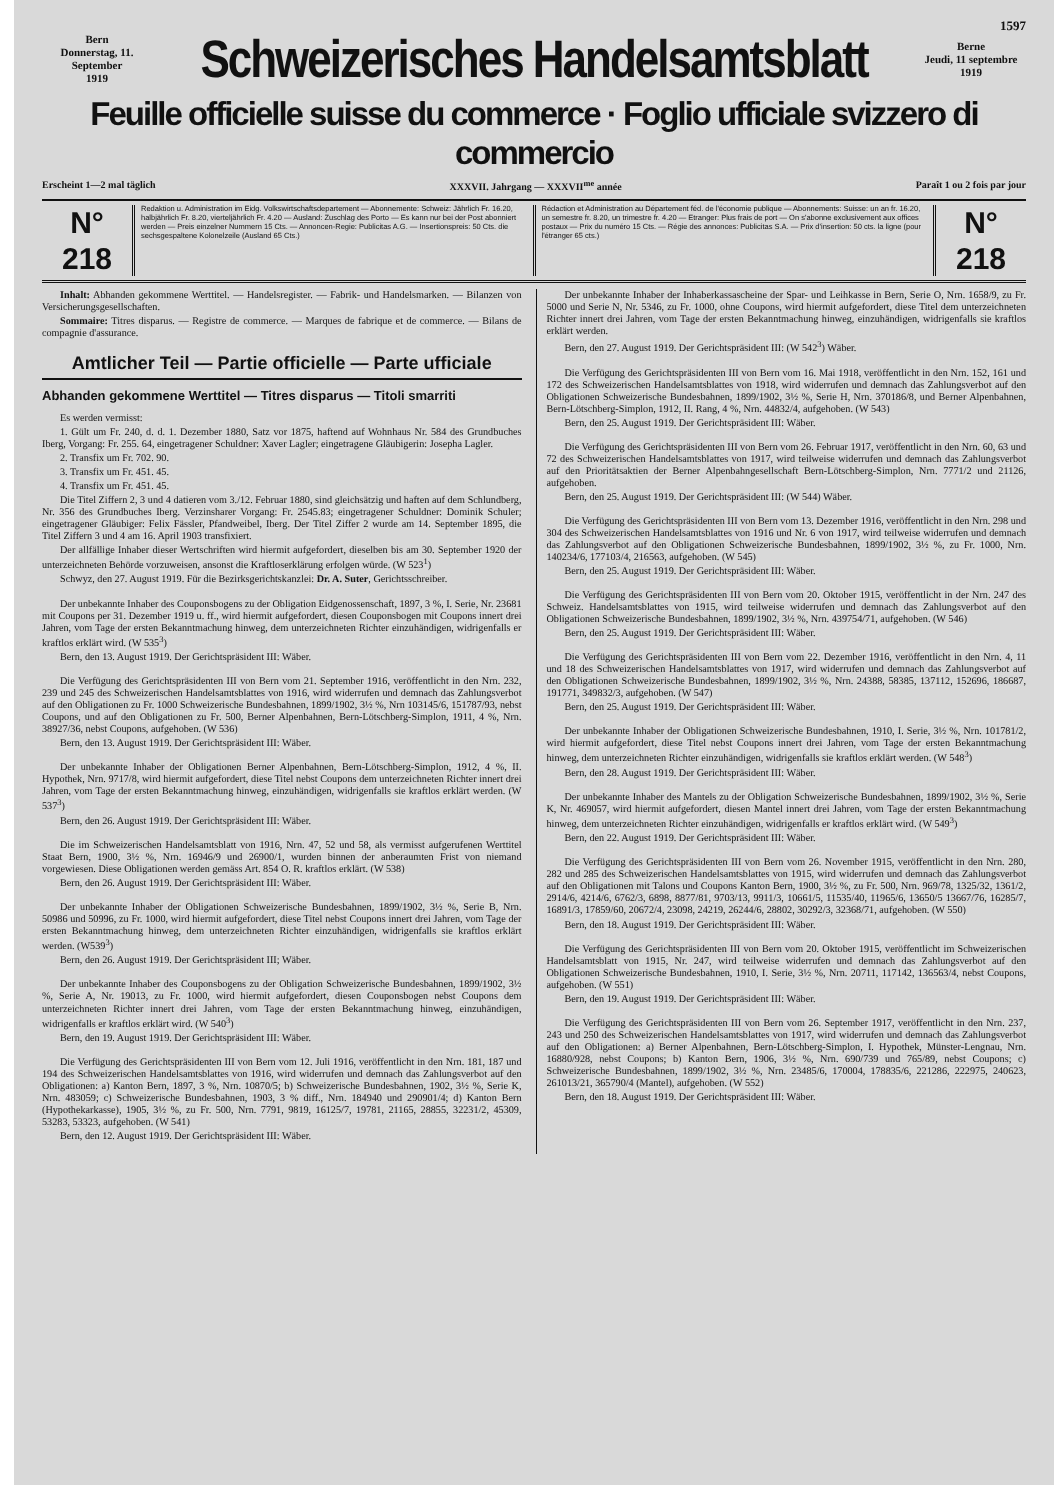1597
Bern
Donnerstag, 11. September
1919
Schweizerisches Handelsamtsblatt
Berne
Jeudi, 11 septembre
1919
Feuille officielle suisse du commerce · Foglio ufficiale svizzero di commercio
Erscheint 1—2 mal täglich XXXVII. Jahrgang — XXXVII<sup>me</sup> année Paraît 1 ou 2 fois par jour
N° 218
Redaktion u. Administration im Eidg. Volkswirtschaftsdepartement — Abonnemente: Schweiz: Jährlich Fr. 16.20, halbjährlich Fr. 8.20, vierteljährlich Fr. 4.20 — Ausland: Zuschlag des Porto — Es kann nur bei der Post abonniert werden — Preis einzelner Nummern 15 Cts. — Annoncen-Regie: Publicitas A.G. — Insertionspreis: 50 Cts. die sechsgespaltene Kolonelzeile (Ausland 65 Cts.)
Rédaction et Administration au Département féd. de l'économie publique — Abonnements: Suisse: un an fr. 16.20, un semestre fr. 8.20, un trimestre fr. 4.20 — Etranger: Plus frais de port — On s'abonne exclusivement aux offices postaux — Prix du numéro 15 Cts. — Régie des annonces: Publicitas S.A. — Prix d'insertion: 50 cts. la ligne (pour l'étranger 65 cts.)
N° 218
Inhalt: Abhanden gekommene Werttitel. — Handelsregister. — Fabrik- und Handelsmarken. — Bilanzen von Versicherungsgesellschaften.
Sommaire: Titres disparus. — Registre de commerce. — Marques de fabrique et de commerce. — Bilans de compagnie d'assurance.
Amtlicher Teil — Partie officielle — Parte ufficiale
Abhanden gekommene Werttitel — Titres disparus — Titoli smarriti
Es werden vermisst:
1. Gült um Fr. 240, d. d. 1. Dezember 1880, Satz vor 1875, haftend auf Wohnhaus Nr. 584 des Grundbuches Iberg, Vorgang: Fr. 255. 64, eingetragener Schuldner: Xaver Lagler; eingetragene Gläubigerin: Josepha Lagler.
2. Transfix um Fr. 702. 90.
3. Transfix um Fr. 451. 45.
4. Transfix um Fr. 451. 45.
Die Titel Ziffern 2, 3 und 4 datieren vom 3./12. Februar 1880, sind gleichsätzig und haften auf dem Schlundberg, Nr. 356 des Grundbuches Iberg. Verzinsharer Vorgang: Fr. 2545.83; eingetragener Schuldner: Dominik Schuler; eingetragener Gläubiger: Felix Fässler, Pfandweibel, Iberg. Der Titel Ziffer 2 wurde am 14. September 1895, die Titel Ziffern 3 und 4 am 16. April 1903 transfixiert.
Der allfällige Inhaber dieser Wertschriften wird hiermit aufgefordert, dieselben bis am 30. September 1920 der unterzeichneten Behörde vorzuweisen, ansonst die Kraftloserklärung erfolgen würde. (W 523<sup>1</sup>)
Schwyz, den 27. August 1919. Für die Bezirksgerichtskanzlei: Dr. A. Suter, Gerichtsschreiber.
Der unbekannte Inhaber des Couponsbogens zu der Obligation Eidgenossenschaft, 1897, 3 %, I. Serie, Nr. 23681 mit Coupons per 31. Dezember 1919 u. ff., wird hiermit aufgefordert, diesen Couponsbogen mit Coupons innert drei Jahren, vom Tage der ersten Bekanntmachung hinweg, dem unterzeichneten Richter einzuhändigen, widrigenfalls er kraftlos erklärt wird. (W 535<sup>3</sup>)
Bern, den 13. August 1919. Der Gerichtspräsident III: Wäber.
Die Verfügung des Gerichtspräsidenten III von Bern vom 21. September 1916, veröffentlicht in den Nrn. 232, 239 und 245 des Schweizerischen Handelsamtsblattes von 1916, wird widerrufen und demnach das Zahlungsverbot auf den Obligationen zu Fr. 1000 Schweizerische Bundesbahnen, 1899/1902, 3½ %, Nrn 103145/6, 151787/93, nebst Coupons, und auf den Obligationen zu Fr. 500, Berner Alpenbahnen, Bern-Lötschberg-Simplon, 1911, 4 %, Nrn. 38927/36, nebst Coupons, aufgehoben. (W 536)
Bern, den 13. August 1919. Der Gerichtspräsident III: Wäber.
Der unbekannte Inhaber der Obligationen Berner Alpenbahnen, Bern-Lötschberg-Simplon, 1912, 4 %, II. Hypothek, Nrn. 9717/8, wird hiermit aufgefordert, diese Titel nebst Coupons dem unterzeichneten Richter innert drei Jahren, vom Tage der ersten Bekanntmachung hinweg, einzuhändigen, widrigenfalls sie kraftlos erklärt werden. (W 537<sup>3</sup>)
Bern, den 26. August 1919. Der Gerichtspräsident III: Wäber.
Die im Schweizerischen Handelsamtsblatt von 1916, Nrn. 47, 52 und 58, als vermisst aufgerufenen Werttitel Staat Bern, 1900, 3½ %, Nrn. 16946/9 und 26900/1, wurden binnen der anberaumten Frist von niemand vorgewiesen. Diese Obligationen werden gemäss Art. 854 O. R. kraftlos erklärt. (W 538)
Bern, den 26. August 1919. Der Gerichtspräsident III: Wäber.
Der unbekannte Inhaber der Obligationen Schweizerische Bundesbahnen, 1899/1902, 3½ %, Serie B, Nrn. 50986 und 50996, zu Fr. 1000, wird hiermit aufgefordert, diese Titel nebst Coupons innert drei Jahren, vom Tage der ersten Bekanntmachung hinweg, dem unterzeichneten Richter einzuhändigen, widrigenfalls sie kraftlos erklärt werden. (W539<sup>3</sup>)
Bern, den 26. August 1919. Der Gerichtspräsident III; Wäber.
Der unbekannte Inhaber des Couponsbogens zu der Obligation Schweizerische Bundesbahnen, 1899/1902, 3½ %, Serie A, Nr. 19013, zu Fr. 1000, wird hiermit aufgefordert, diesen Couponsbogen nebst Coupons dem unterzeichneten Richter innert drei Jahren, vom Tage der ersten Bekanntmachung hinweg, einzuhändigen, widrigenfalls er kraftlos erklärt wird. (W 540<sup>3</sup>)
Bern, den 19. August 1919. Der Gerichtspräsident III: Wäber.
Die Verfügung des Gerichtspräsidenten III von Bern vom 12. Juli 1916, veröffentlicht in den Nrn. 181, 187 und 194 des Schweizerischen Handelsamtsblattes von 1916, wird widerrufen und demnach das Zahlungsverbot auf den Obligationen: a) Kanton Bern, 1897, 3 %, Nrn. 10870/5; b) Schweizerische Bundesbahnen, 1902, 3½ %, Serie K, Nrn. 483059; c) Schweizerische Bundesbahnen, 1903, 3 % diff., Nrn. 184940 und 290901/4; d) Kanton Bern (Hypothekarkasse), 1905, 3½ %, zu Fr. 500, Nrn. 7791, 9819, 16125/7, 19781, 21165, 28855, 32231/2, 45309, 53283, 53323, aufgehoben. (W 541)
Bern, den 12. August 1919. Der Gerichtspräsident III: Wäber.
Der unbekannte Inhaber der Inhaberkassascheine der Spar- und Leihkasse in Bern, Serie O, Nrn. 1658/9, zu Fr. 5000 und Serie N, Nr. 5346, zu Fr. 1000, ohne Coupons, wird hiermit aufgefordert, diese Titel dem unterzeichneten Richter innert drei Jahren, vom Tage der ersten Bekanntmachung hinweg, einzuhändigen, widrigenfalls sie kraftlos erklärt werden.
Bern, den 27. August 1919. Der Gerichtspräsident III: (W 542<sup>3</sup>) Wäber.
Die Verfügung des Gerichtspräsidenten III von Bern vom 16. Mai 1918, veröffentlicht in den Nrn. 152, 161 und 172 des Schweizerischen Handelsamtsblattes von 1918, wird widerrufen und demnach das Zahlungsverbot auf den Obligationen Schweizerische Bundesbahnen, 1899/1902, 3½ %, Serie H, Nrn. 370186/8, und Berner Alpenbahnen, Bern-Lötschberg-Simplon, 1912, II. Rang, 4 %, Nrn. 44832/4, aufgehoben. (W 543)
Bern, den 25. August 1919. Der Gerichtspräsident III: Wäber.
Die Verfügung des Gerichtspräsidenten III von Bern vom 26. Februar 1917, veröffentlicht in den Nrn. 60, 63 und 72 des Schweizerischen Handelsamtsblattes von 1917, wird teilweise widerrufen und demnach das Zahlungsverbot auf den Prioritätsaktien der Berner Alpenbahngesellschaft Bern-Lötschberg-Simplon, Nrn. 7771/2 und 21126, aufgehoben.
Bern, den 25. August 1919. Der Gerichtspräsident III: (W 544) Wäber.
Die Verfügung des Gerichtspräsidenten III von Bern vom 13. Dezember 1916, veröffentlicht in den Nrn. 298 und 304 des Schweizerischen Handelsamtsblattes von 1916 und Nr. 6 von 1917, wird teilweise widerrufen und demnach das Zahlungsverbot auf den Obligationen Schweizerische Bundesbahnen, 1899/1902, 3½ %, zu Fr. 1000, Nrn. 140234/6, 177103/4, 216563, aufgehoben. (W 545)
Bern, den 25. August 1919. Der Gerichtspräsident III: Wäber.
Die Verfügung des Gerichtspräsidenten III von Bern vom 20. Oktober 1915, veröffentlicht in der Nrn. 247 des Schweiz. Handelsamtsblattes von 1915, wird teilweise widerrufen und demnach das Zahlungsverbot auf den Obligationen Schweizerische Bundesbahnen, 1899/1902, 3½ %, Nrn. 439754/71, aufgehoben. (W 546)
Bern, den 25. August 1919. Der Gerichtspräsident III: Wäber.
Die Verfügung des Gerichtspräsidenten III von Bern vom 22. Dezember 1916, veröffentlicht in den Nrn. 4, 11 und 18 des Schweizerischen Handelsamtsblattes von 1917, wird widerrufen und demnach das Zahlungsverbot auf den Obligationen Schweizerische Bundesbahnen, 1899/1902, 3½ %, Nrn. 24388, 58385, 137112, 152696, 186687, 191771, 349832/3, aufgehoben. (W 547)
Bern, den 25. August 1919. Der Gerichtspräsident III: Wäber.
Der unbekannte Inhaber der Obligationen Schweizerische Bundesbahnen, 1910, I. Serie, 3½ %, Nrn. 101781/2, wird hiermit aufgefordert, diese Titel nebst Coupons innert drei Jahren, vom Tage der ersten Bekanntmachung hinweg, dem unterzeichneten Richter einzuhändigen, widrigenfalls sie kraftlos erklärt werden. (W 548<sup>3</sup>)
Bern, den 28. August 1919. Der Gerichtspräsident III: Wäber.
Der unbekannte Inhaber des Mantels zu der Obligation Schweizerische Bundesbahnen, 1899/1902, 3½ %, Serie K, Nr. 469057, wird hiermit aufgefordert, diesen Mantel innert drei Jahren, vom Tage der ersten Bekanntmachung hinweg, dem unterzeichneten Richter einzuhändigen, widrigenfalls er kraftlos erklärt wird. (W 549<sup>3</sup>)
Bern, den 22. August 1919. Der Gerichtspräsident III: Wäber.
Die Verfügung des Gerichtspräsidenten III von Bern vom 26. November 1915, veröffentlicht in den Nrn. 280, 282 und 285 des Schweizerischen Handelsamtsblattes von 1915, wird widerrufen und demnach das Zahlungsverbot auf den Obligationen mit Talons und Coupons Kanton Bern, 1900, 3½ %, zu Fr. 500, Nrn. 969/78, 1325/32, 1361/2, 2914/6, 4214/6, 6762/3, 6898, 8877/81, 9703/13, 9911/3, 10661/5, 11535/40, 11965/6, 13650/5 13667/76, 16285/7, 16891/3, 17859/60, 20672/4, 23098, 24219, 26244/6, 28802, 30292/3, 32368/71, aufgehoben. (W 550)
Bern, den 18. August 1919. Der Gerichtspräsident III: Wäber.
Die Verfügung des Gerichtspräsidenten III von Bern vom 20. Oktober 1915, veröffentlicht im Schweizerischen Handelsamtsblatt von 1915, Nr. 247, wird teilweise widerrufen und demnach das Zahlungsverbot auf den Obligationen Schweizerische Bundesbahnen, 1910, I. Serie, 3½ %, Nrn. 20711, 117142, 136563/4, nebst Coupons, aufgehoben. (W 551)
Bern, den 19. August 1919. Der Gerichtspräsident III: Wäber.
Die Verfügung des Gerichtspräsidenten III von Bern vom 26. September 1917, veröffentlicht in den Nrn. 237, 243 und 250 des Schweizerischen Handelsamtsblattes von 1917, wird widerrufen und demnach das Zahlungsverbot auf den Obligationen: a) Berner Alpenbahnen, Bern-Lötschberg-Simplon, I. Hypothek, Münster-Lengnau, Nrn. 16880/928, nebst Coupons; b) Kanton Bern, 1906, 3½ %, Nrn. 690/739 und 765/89, nebst Coupons; c) Schweizerische Bundesbahnen, 1899/1902, 3½ %, Nrn. 23485/6, 170004, 178835/6, 221286, 222975, 240623, 261013/21, 365790/4 (Mantel), aufgehoben. (W 552)
Bern, den 18. August 1919. Der Gerichtspräsident III: Wäber.